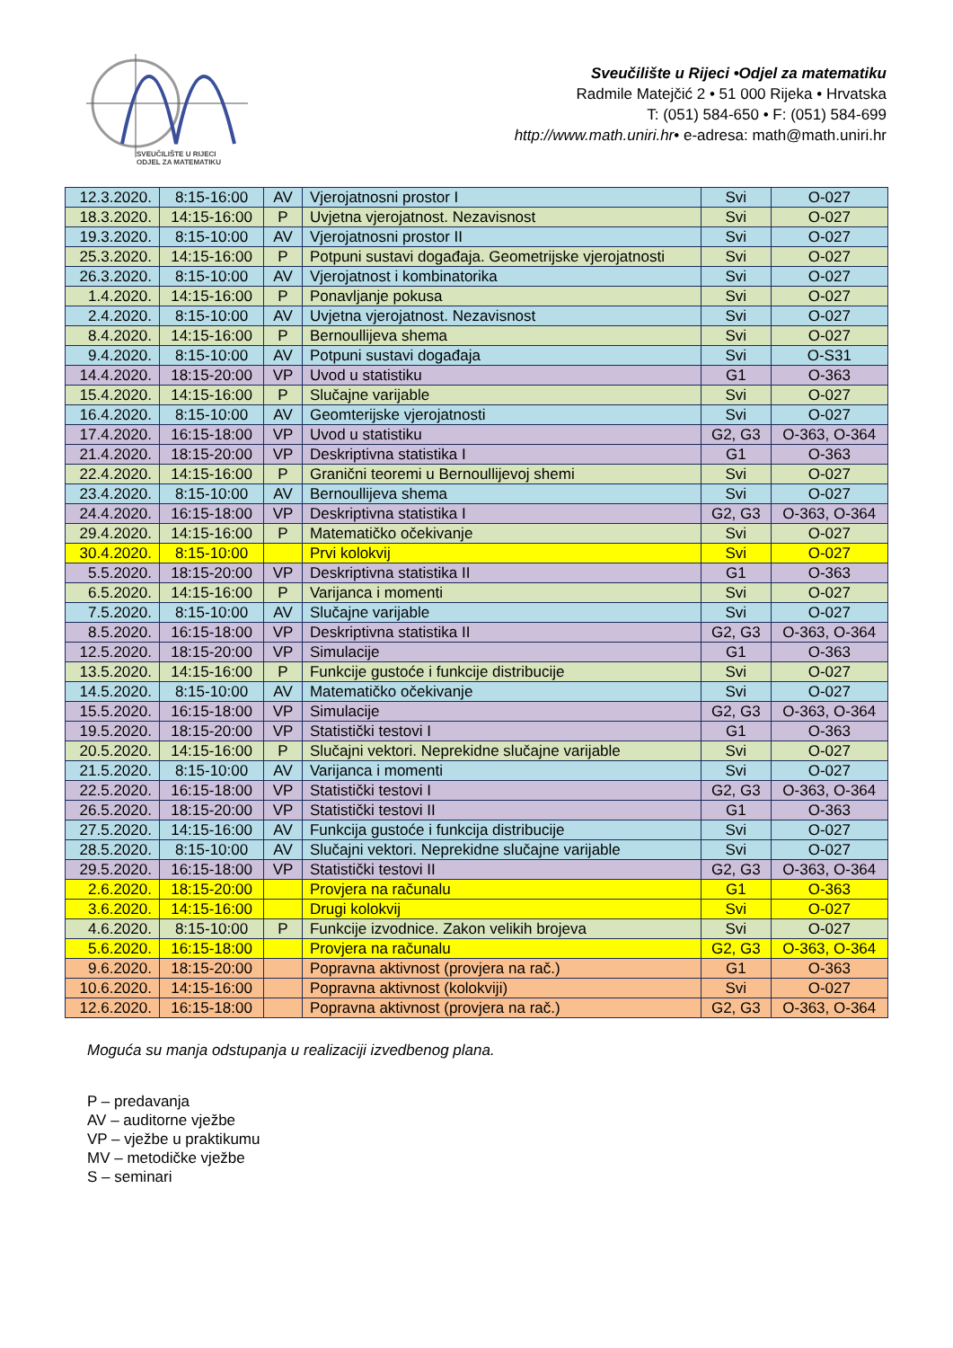SVEUČILIŠTE U RIJECI
ODJEL ZA MATEMATIKU
Sveučilište u Rijeci •Odjel za matematiku
Radmile Matejčić 2 • 51 000 Rijeka • Hrvatska
T: (051) 584-650 • F: (051) 584-699
http://www.math.uniri.hr• e-adresa: math@math.uniri.hr
| 12.3.2020. | 8:15-16:00 | AV | Vjerojatnosni prostor I | Svi | O-027 |
| 18.3.2020. | 14:15-16:00 | P | Uvjetna vjerojatnost. Nezavisnost | Svi | O-027 |
| 19.3.2020. | 8:15-10:00 | AV | Vjerojatnosni prostor II | Svi | O-027 |
| 25.3.2020. | 14:15-16:00 | P | Potpuni sustavi događaja. Geometrijske vjerojatnosti | Svi | O-027 |
| 26.3.2020. | 8:15-10:00 | AV | Vjerojatnost i kombinatorika | Svi | O-027 |
| 1.4.2020. | 14:15-16:00 | P | Ponavljanje pokusa | Svi | O-027 |
| 2.4.2020. | 8:15-10:00 | AV | Uvjetna vjerojatnost. Nezavisnost | Svi | O-027 |
| 8.4.2020. | 14:15-16:00 | P | Bernoullijeva shema | Svi | O-027 |
| 9.4.2020. | 8:15-10:00 | AV | Potpuni sustavi događaja | Svi | O-S31 |
| 14.4.2020. | 18:15-20:00 | VP | Uvod u statistiku | G1 | O-363 |
| 15.4.2020. | 14:15-16:00 | P | Slučajne varijable | Svi | O-027 |
| 16.4.2020. | 8:15-10:00 | AV | Geomterijske vjerojatnosti | Svi | O-027 |
| 17.4.2020. | 16:15-18:00 | VP | Uvod u statistiku | G2, G3 | O-363, O-364 |
| 21.4.2020. | 18:15-20:00 | VP | Deskriptivna statistika I | G1 | O-363 |
| 22.4.2020. | 14:15-16:00 | P | Granični teoremi u Bernoullijevoj shemi | Svi | O-027 |
| 23.4.2020. | 8:15-10:00 | AV | Bernoullijeva shema | Svi | O-027 |
| 24.4.2020. | 16:15-18:00 | VP | Deskriptivna statistika I | G2, G3 | O-363, O-364 |
| 29.4.2020. | 14:15-16:00 | P | Matematičko očekivanje | Svi | O-027 |
| 30.4.2020. | 8:15-10:00 | | Prvi kolokvij | Svi | O-027 |
| 5.5.2020. | 18:15-20:00 | VP | Deskriptivna statistika II | G1 | O-363 |
| 6.5.2020. | 14:15-16:00 | P | Varijanca i momenti | Svi | O-027 |
| 7.5.2020. | 8:15-10:00 | AV | Slučajne varijable | Svi | O-027 |
| 8.5.2020. | 16:15-18:00 | VP | Deskriptivna statistika II | G2, G3 | O-363, O-364 |
| 12.5.2020. | 18:15-20:00 | VP | Simulacije | G1 | O-363 |
| 13.5.2020. | 14:15-16:00 | P | Funkcije gustoće i funkcije distribucije | Svi | O-027 |
| 14.5.2020. | 8:15-10:00 | AV | Matematičko očekivanje | Svi | O-027 |
| 15.5.2020. | 16:15-18:00 | VP | Simulacije | G2, G3 | O-363, O-364 |
| 19.5.2020. | 18:15-20:00 | VP | Statistički testovi I | G1 | O-363 |
| 20.5.2020. | 14:15-16:00 | P | Slučajni vektori. Neprekidne slučajne varijable | Svi | O-027 |
| 21.5.2020. | 8:15-10:00 | AV | Varijanca i momenti | Svi | O-027 |
| 22.5.2020. | 16:15-18:00 | VP | Statistički testovi I | G2, G3 | O-363, O-364 |
| 26.5.2020. | 18:15-20:00 | VP | Statistički testovi II | G1 | O-363 |
| 27.5.2020. | 14:15-16:00 | AV | Funkcija gustoće i funkcija distribucije | Svi | O-027 |
| 28.5.2020. | 8:15-10:00 | AV | Slučajni vektori. Neprekidne slučajne varijable | Svi | O-027 |
| 29.5.2020. | 16:15-18:00 | VP | Statistički testovi II | G2, G3 | O-363, O-364 |
| 2.6.2020. | 18:15-20:00 | | Provjera na računalu | G1 | O-363 |
| 3.6.2020. | 14:15-16:00 | | Drugi kolokvij | Svi | O-027 |
| 4.6.2020. | 8:15-10:00 | P | Funkcije izvodnice. Zakon velikih brojeva | Svi | O-027 |
| 5.6.2020. | 16:15-18:00 | | Provjera na računalu | G2, G3 | O-363, O-364 |
| 9.6.2020. | 18:15-20:00 | | Popravna aktivnost (provjera na rač.) | G1 | O-363 |
| 10.6.2020. | 14:15-16:00 | | Popravna aktivnost (kolokviji) | Svi | O-027 |
| 12.6.2020. | 16:15-18:00 | | Popravna aktivnost (provjera na rač.) | G2, G3 | O-363, O-364 |
Moguća su manja odstupanja u realizaciji izvedbenog plana.
P – predavanja
AV – auditorne vježbe
VP – vježbe u praktikumu
MV – metodičke vježbe
S – seminari